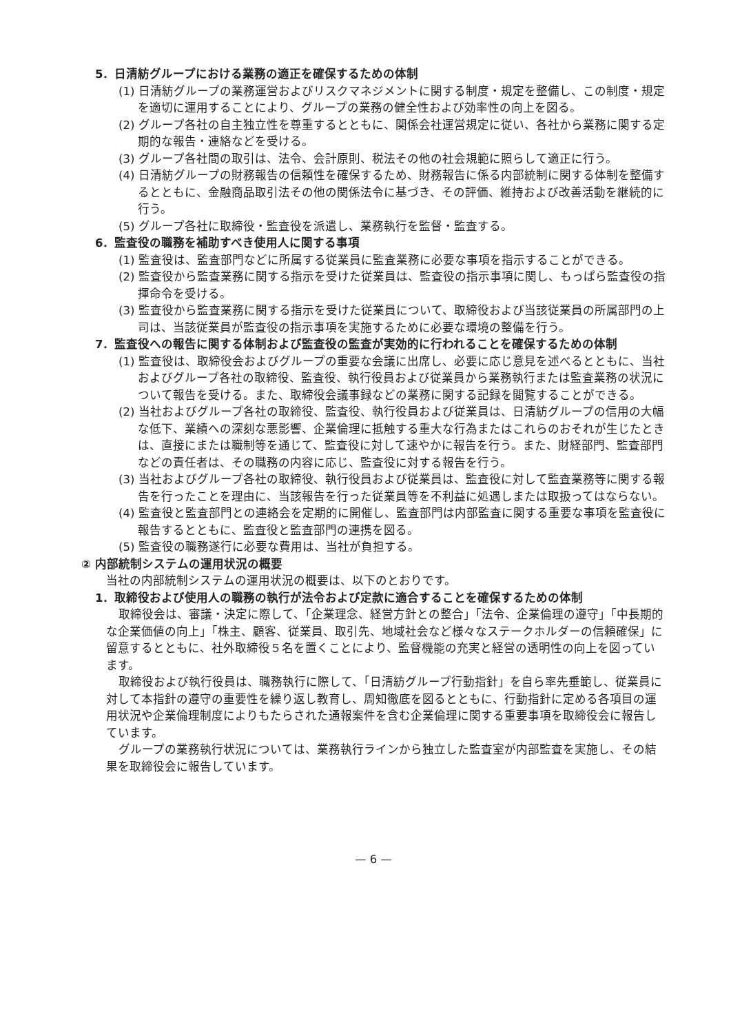5．日清紡グループにおける業務の適正を確保するための体制
(1) 日清紡グループの業務運営およびリスクマネジメントに関する制度・規定を整備し、この制度・規定を適切に運用することにより、グループの業務の健全性および効率性の向上を図る。
(2) グループ各社の自主独立性を尊重するとともに、関係会社運営規定に従い、各社から業務に関する定期的な報告・連絡などを受ける。
(3) グループ各社間の取引は、法令、会計原則、税法その他の社会規範に照らして適正に行う。
(4) 日清紡グループの財務報告の信頼性を確保するため、財務報告に係る内部統制に関する体制を整備するとともに、金融商品取引法その他の関係法令に基づき、その評価、維持および改善活動を継続的に行う。
(5) グループ各社に取締役・監査役を派遣し、業務執行を監督・監査する。
6．監査役の職務を補助すべき使用人に関する事項
(1) 監査役は、監査部門などに所属する従業員に監査業務に必要な事項を指示することができる。
(2) 監査役から監査業務に関する指示を受けた従業員は、監査役の指示事項に関し、もっぱら監査役の指揮命令を受ける。
(3) 監査役から監査業務に関する指示を受けた従業員について、取締役および当該従業員の所属部門の上司は、当該従業員が監査役の指示事項を実施するために必要な環境の整備を行う。
7．監査役への報告に関する体制および監査役の監査が実効的に行われることを確保するための体制
(1) 監査役は、取締役会およびグループの重要な会議に出席し、必要に応じ意見を述べるとともに、当社およびグループ各社の取締役、監査役、執行役員および従業員から業務執行または監査業務の状況について報告を受ける。また、取締役会議事録などの業務に関する記録を閲覧することができる。
(2) 当社およびグループ各社の取締役、監査役、執行役員および従業員は、日清紡グループの信用の大幅な低下、業績への深刻な悪影響、企業倫理に抵触する重大な行為またはこれらのおそれが生じたときは、直接にまたは職制等を通じて、監査役に対して速やかに報告を行う。また、財経部門、監査部門などの責任者は、その職務の内容に応じ、監査役に対する報告を行う。
(3) 当社およびグループ各社の取締役、執行役員および従業員は、監査役に対して監査業務等に関する報告を行ったことを理由に、当該報告を行った従業員等を不利益に処遇しまたは取扱ってはならない。
(4) 監査役と監査部門との連絡会を定期的に開催し、監査部門は内部監査に関する重要な事項を監査役に報告するとともに、監査役と監査部門の連携を図る。
(5) 監査役の職務遂行に必要な費用は、当社が負担する。
② 内部統制システムの運用状況の概要
当社の内部統制システムの運用状況の概要は、以下のとおりです。
1．取締役および使用人の職務の執行が法令および定款に適合することを確保するための体制
取締役会は、審議・決定に際して、「企業理念、経営方針との整合」「法令、企業倫理の遵守」「中長期的な企業価値の向上」「株主、顧客、従業員、取引先、地域社会など様々なステークホルダーの信頼確保」に留意するとともに、社外取締役５名を置くことにより、監督機能の充実と経営の透明性の向上を図っています。
取締役および執行役員は、職務執行に際して、「日清紡グループ行動指針」を自ら率先垂範し、従業員に対して本指針の遵守の重要性を繰り返し教育し、周知徹底を図るとともに、行動指針に定める各項目の運用状況や企業倫理制度によりもたらされた通報案件を含む企業倫理に関する重要事項を取締役会に報告しています。
グループの業務執行状況については、業務執行ラインから独立した監査室が内部監査を実施し、その結果を取締役会に報告しています。
— 6 —